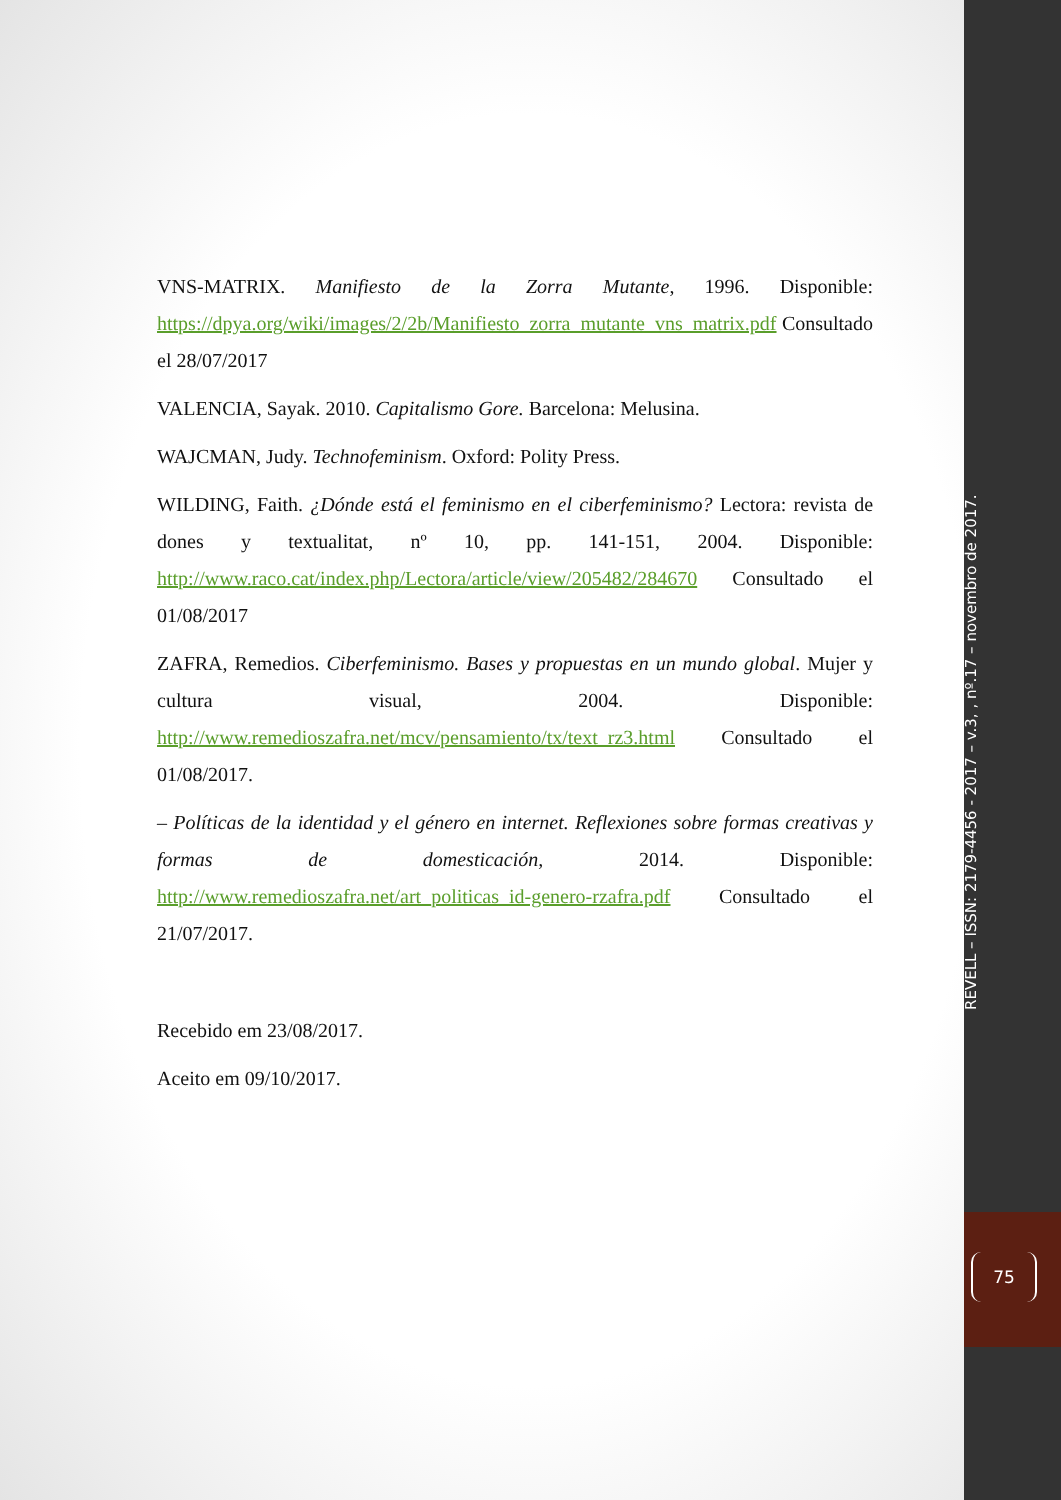VNS-MATRIX. Manifiesto de la Zorra Mutante, 1996. Disponible: https://dpya.org/wiki/images/2/2b/Manifiesto_zorra_mutante_vns_matrix.pdf Consultado el 28/07/2017
VALENCIA, Sayak. 2010. Capitalismo Gore. Barcelona: Melusina.
WAJCMAN, Judy. Technofeminism. Oxford: Polity Press.
WILDING, Faith. ¿Dónde está el feminismo en el ciberfeminismo? Lectora: revista de dones y textualitat, nº 10, pp. 141-151, 2004. Disponible: http://www.raco.cat/index.php/Lectora/article/view/205482/284670 Consultado el 01/08/2017
ZAFRA, Remedios. Ciberfeminismo. Bases y propuestas en un mundo global. Mujer y cultura visual, 2004. Disponible: http://www.remedioszafra.net/mcv/pensamiento/tx/text_rz3.html Consultado el 01/08/2017.
– Políticas de la identidad y el género en internet. Reflexiones sobre formas creativas y formas de domesticación, 2014. Disponible: http://www.remedioszafra.net/art_politicas_id-genero-rzafra.pdf Consultado el 21/07/2017.
Recebido em 23/08/2017.
Aceito em 09/10/2017.
REVELL – ISSN: 2179-4456 - 2017 – v.3, , nº.17 – novembro de 2017.
75